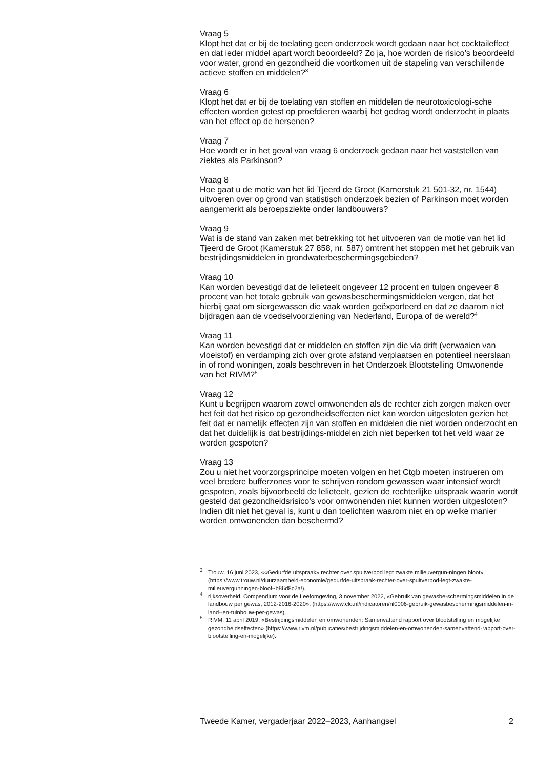Vraag 5
Klopt het dat er bij de toelating geen onderzoek wordt gedaan naar het cocktaileffect en dat ieder middel apart wordt beoordeeld? Zo ja, hoe worden de risico’s beoordeeld voor water, grond en gezondheid die voortkomen uit de stapeling van verschillende actieve stoffen en middelen?<sup>3</sup>
Vraag 6
Klopt het dat er bij de toelating van stoffen en middelen de neurotoxicologi-sche effecten worden getest op proefdieren waarbij het gedrag wordt onderzocht in plaats van het effect op de hersenen?
Vraag 7
Hoe wordt er in het geval van vraag 6 onderzoek gedaan naar het vaststellen van ziektes als Parkinson?
Vraag 8
Hoe gaat u de motie van het lid Tjeerd de Groot (Kamerstuk 21 501-32, nr. 1544) uitvoeren over op grond van statistisch onderzoek bezien of Parkinson moet worden aangemerkt als beroepsziekte onder landbouwers?
Vraag 9
Wat is de stand van zaken met betrekking tot het uitvoeren van de motie van het lid Tjeerd de Groot (Kamerstuk 27 858, nr. 587) omtrent het stoppen met het gebruik van bestrijdingsmiddelen in grondwaterbeschermingsgebieden?
Vraag 10
Kan worden bevestigd dat de lelieteelt ongeveer 12 procent en tulpen ongeveer 8 procent van het totale gebruik van gewasbeschermingsmiddelen vergen, dat het hierbij gaat om siergewassen die vaak worden geëxporteerd en dat ze daarom niet bijdragen aan de voedselvoorziening van Nederland, Europa of de wereld?<sup>4</sup>
Vraag 11
Kan worden bevestigd dat er middelen en stoffen zijn die via drift (verwaaien van vloeistof) en verdamping zich over grote afstand verplaatsen en potentieel neerslaan in of rond woningen, zoals beschreven in het Onderzoek Blootstelling Omwonende van het RIVM?<sup>5</sup>
Vraag 12
Kunt u begrijpen waarom zowel omwonenden als de rechter zich zorgen maken over het feit dat het risico op gezondheidseffecten niet kan worden uitgesloten gezien het feit dat er namelijk effecten zijn van stoffen en middelen die niet worden onderzocht en dat het duidelijk is dat bestrijdings-middelen zich niet beperken tot het veld waar ze worden gespoten?
Vraag 13
Zou u niet het voorzorgsprincipe moeten volgen en het Ctgb moeten instrueren om veel bredere bufferzones voor te schrijven rondom gewassen waar intensief wordt gespoten, zoals bijvoorbeeld de lelieteelt, gezien de rechterlijke uitspraak waarin wordt gesteld dat gezondheidsrisico’s voor omwonenden niet kunnen worden uitgesloten? Indien dit niet het geval is, kunt u dan toelichten waarom niet en op welke manier worden omwonenden dan beschermd?
<sup>3</sup> Trouw, 16 juni 2023, ««Gedurfde uitspraak» rechter over spuitverbod legt zwakte milieuvergun-ningen bloot» (https://www.trouw.nl/duurzaamheid-economie/gedurfde-uitspraak-rechter-over-spuitverbod-legt-zwakte-milieuvergunningen-bloot~b86d8c2a/).
<sup>4</sup> rijksoverheid, Compendium voor de Leefomgeving, 3 november 2022, «Gebruik van gewasbe-schermingsmiddelen in de landbouw per gewas, 2012-2016-2020», (https://www.clo.nl/indicatoren/nl0006-gebruik-gewasbeschermingsmiddelen-in-land--en-tuinbouw-per-gewas).
<sup>5</sup> RIVM, 11 april 2019, «Bestrijdingsmiddelen en omwonenden: Samenvattend rapport over blootstelling en mogelijke gezondheidseffecten» (https://www.rivm.nl/publicaties/bestrijdingsmiddelen-en-omwonenden-samenvattend-rapport-over-blootstelling-en-mogelijke).
Tweede Kamer, vergaderjaar 2022–2023, Aanhangsel 2